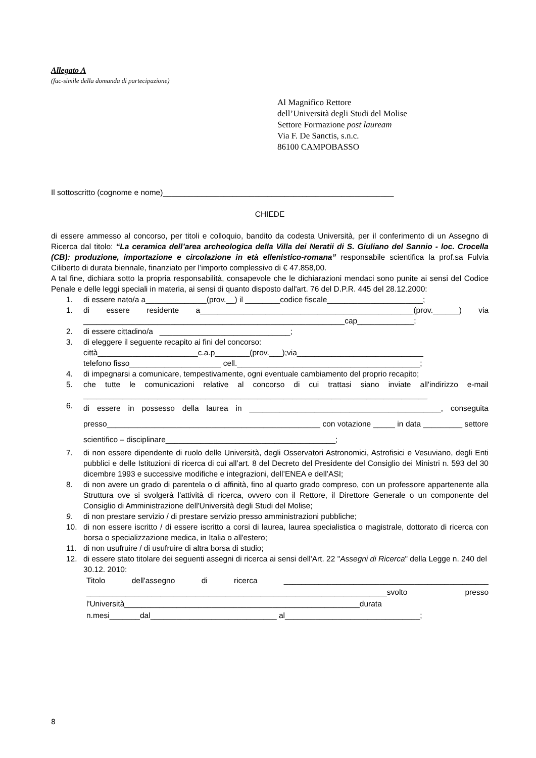Allegato A
(fac-simile della domanda di partecipazione)
Al Magnifico Rettore
dell’Università degli Studi del Molise
Settore Formazione post lauream
Via F. De Sanctis, s.n.c.
86100 CAMPOBASSO
Il sottoscritto (cognome e nome)_____________________________________________________
CHIEDE
di essere ammesso al concorso, per titoli e colloquio, bandito da codesta Università, per il conferimento di un Assegno di Ricerca dal titolo: “La ceramica dell’area archeologica della Villa dei Neratii di S. Giuliano del Sannio - loc. Crocella (CB): produzione, importazione e circolazione in età ellenistico-romana” responsabile scientifica la prof.sa Fulvia Ciliberto di durata biennale, finanziato per l’importo complessivo di € 47.858,00.
A tal fine, dichiara sotto la propria responsabilità, consapevole che le dichiarazioni mendaci sono punite ai sensi del Codice Penale e delle leggi speciali in materia, ai sensi di quanto disposto dall'art. 76 del D.P.R. 445 del 28.12.2000:
1. di essere nato/a a______________(prov.__) il ________codice fiscale______________________;
1. di essere residente a_________________________________________________(prov.______) via ____________________________________________________________cap_____________;
2. di essere cittadino/a ______________________________;
3. di eleggere il seguente recapito ai fini del concorso:
città_______________________c.a.p________(prov.___);via_____________________________
telefono fisso_____________________ cell.__________________________________________;
4. di impegnarsi a comunicare, tempestivamente, ogni eventuale cambiamento del proprio recapito;
5. che tutte le comunicazioni relative al concorso di cui trattasi siano inviate all'indirizzo e-mail _______________________________________________________________________________
6. di essere in possesso della laurea in ____________________________________________, conseguita presso_________________________________________________ con votazione _____ in data _________ settore scientifico – disciplinare_______________________________________;
7. di non essere dipendente di ruolo delle Università, degli Osservatori Astronomici, Astrofisici e Vesuviano, degli Enti pubblici e delle Istituzioni di ricerca di cui all’art. 8 del Decreto del Presidente del Consiglio dei Ministri n. 593 del 30 dicembre 1993 e successive modifiche e integrazioni, dell’ENEA e dell’ASI;
8. di non avere un grado di parentela o di affinità, fino al quarto grado compreso, con un professore appartenente alla Struttura ove si svolgerà l'attività di ricerca, ovvero con il Rettore, il Direttore Generale o un componente del Consiglio di Amministrazione dell'Università degli Studi del Molise;
9. di non prestare servizio / di prestare servizio presso amministrazioni pubbliche;
10. di non essere iscritto / di essere iscritto a corsi di laurea, laurea specialistica o magistrale, dottorato di ricerca con borsa o specializzazione medica, in Italia o all'estero;
11. di non usufruire / di usufruire di altra borsa di studio;
12. di essere stato titolare dei seguenti assegni di ricerca ai sensi dell'Art. 22 "Assegni di Ricerca" della Legge n. 240 del 30.12. 2010:
Titolo dell'assegno di ricerca _______________________________________________ _____________________________________________________________________svolto presso l'Università______________________________________________________durata n.mesi_______dal_____________________________ al_______________________________;
8